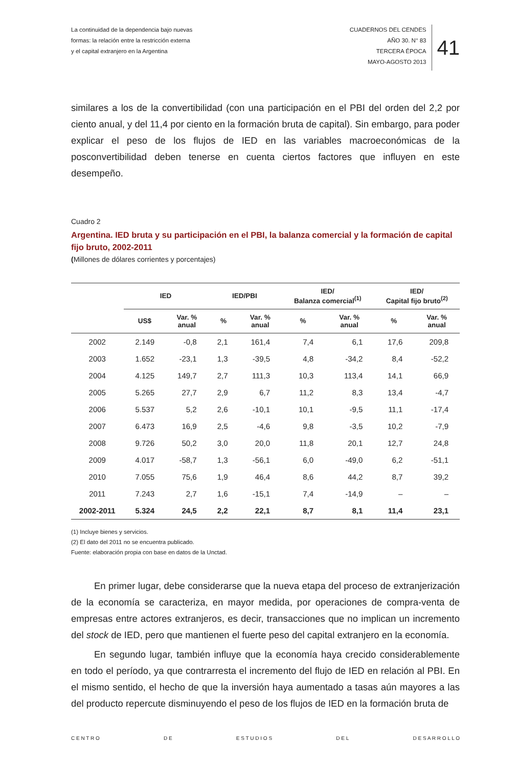La continuidad de la dependencia bajo nuevas
formas: la relación entre la restricción externa
y el capital extranjero en la Argentina
CUADERNOS DEL CENDES
AÑO 30. N° 83
TERCERA ÉPOCA
MAYO-AGOSTO 2013
41
similares a los de la convertibilidad (con una participación en el PBI del orden del 2,2 por ciento anual, y del 11,4 por ciento en la formación bruta de capital). Sin embargo, para poder explicar el peso de los flujos de IED en las variables macroeconómicas de la posconvertibilidad deben tenerse en cuenta ciertos factores que influyen en este desempeño.
Cuadro 2
Argentina. IED bruta y su participación en el PBI, la balanza comercial y la formación de capital fijo bruto, 2002-2011
(Millones de dólares corrientes y porcentajes)
| | IED | | IED/PBI | | IED/ Balanza comercial<sup>(1)</sup> | | IED/ Capital fijo bruto<sup>(2)</sup> | |
| --- | --- | --- | --- | --- | --- | --- | --- | --- |
| | US$ | Var. % anual | % | Var. % anual | % | Var. % anual | % | Var. % anual |
| 2002 | 2.149 | -0,8 | 2,1 | 161,4 | 7,4 | 6,1 | 17,6 | 209,8 |
| 2003 | 1.652 | -23,1 | 1,3 | -39,5 | 4,8 | -34,2 | 8,4 | -52,2 |
| 2004 | 4.125 | 149,7 | 2,7 | 111,3 | 10,3 | 113,4 | 14,1 | 66,9 |
| 2005 | 5.265 | 27,7 | 2,9 | 6,7 | 11,2 | 8,3 | 13,4 | -4,7 |
| 2006 | 5.537 | 5,2 | 2,6 | -10,1 | 10,1 | -9,5 | 11,1 | -17,4 |
| 2007 | 6.473 | 16,9 | 2,5 | -4,6 | 9,8 | -3,5 | 10,2 | -7,9 |
| 2008 | 9.726 | 50,2 | 3,0 | 20,0 | 11,8 | 20,1 | 12,7 | 24,8 |
| 2009 | 4.017 | -58,7 | 1,3 | -56,1 | 6,0 | -49,0 | 6,2 | -51,1 |
| 2010 | 7.055 | 75,6 | 1,9 | 46,4 | 8,6 | 44,2 | 8,7 | 39,2 |
| 2011 | 7.243 | 2,7 | 1,6 | -15,1 | 7,4 | -14,9 | – | – |
| 2002-2011 | 5.324 | 24,5 | 2,2 | 22,1 | 8,7 | 8,1 | 11,4 | 23,1 |
(1) Incluye bienes y servicios.
(2) El dato del 2011 no se encuentra publicado.
Fuente: elaboración propia con base en datos de la Unctad.
En primer lugar, debe considerarse que la nueva etapa del proceso de extranjerización de la economía se caracteriza, en mayor medida, por operaciones de compra-venta de empresas entre actores extranjeros, es decir, transacciones que no implican un incremento del stock de IED, pero que mantienen el fuerte peso del capital extranjero en la economía.
En segundo lugar, también influye que la economía haya crecido considerablemente en todo el período, ya que contrarresta el incremento del flujo de IED en relación al PBI. En el mismo sentido, el hecho de que la inversión haya aumentado a tasas aún mayores a las del producto repercute disminuyendo el peso de los flujos de IED en la formación bruta de
C E N T R O D E E S T U D I O S D E L D E S A R R O L L O